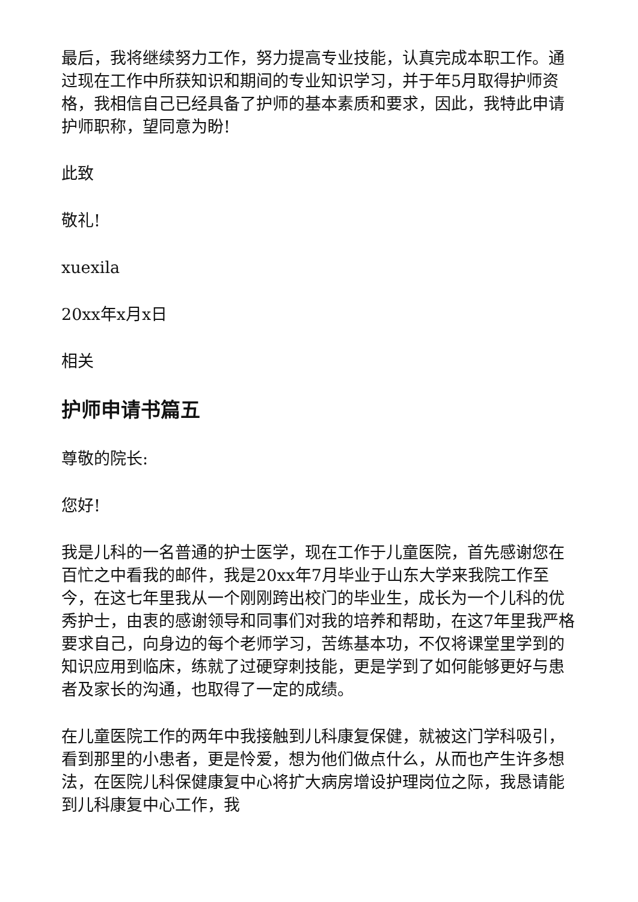最后，我将继续努力工作，努力提高专业技能，认真完成本职工作。通过现在工作中所获知识和期间的专业知识学习，并于年5月取得护师资格，我相信自己已经具备了护师的基本素质和要求，因此，我特此申请护师职称，望同意为盼!
此致
敬礼!
xuexila
20xx年x月x日
相关
护师申请书篇五
尊敬的院长:
您好!
我是儿科的一名普通的护士医学，现在工作于儿童医院，首先感谢您在百忙之中看我的邮件，我是20xx年7月毕业于山东大学来我院工作至今，在这七年里我从一个刚刚跨出校门的毕业生，成长为一个儿科的优秀护士，由衷的感谢领导和同事们对我的培养和帮助，在这7年里我严格要求自己，向身边的每个老师学习，苦练基本功，不仅将课堂里学到的知识应用到临床，练就了过硬穿刺技能，更是学到了如何能够更好与患者及家长的沟通，也取得了一定的成绩。
在儿童医院工作的两年中我接触到儿科康复保健，就被这门学科吸引，看到那里的小患者，更是怜爱，想为他们做点什么，从而也产生许多想法，在医院儿科保健康复中心将扩大病房增设护理岗位之际，我恳请能到儿科康复中心工作，我